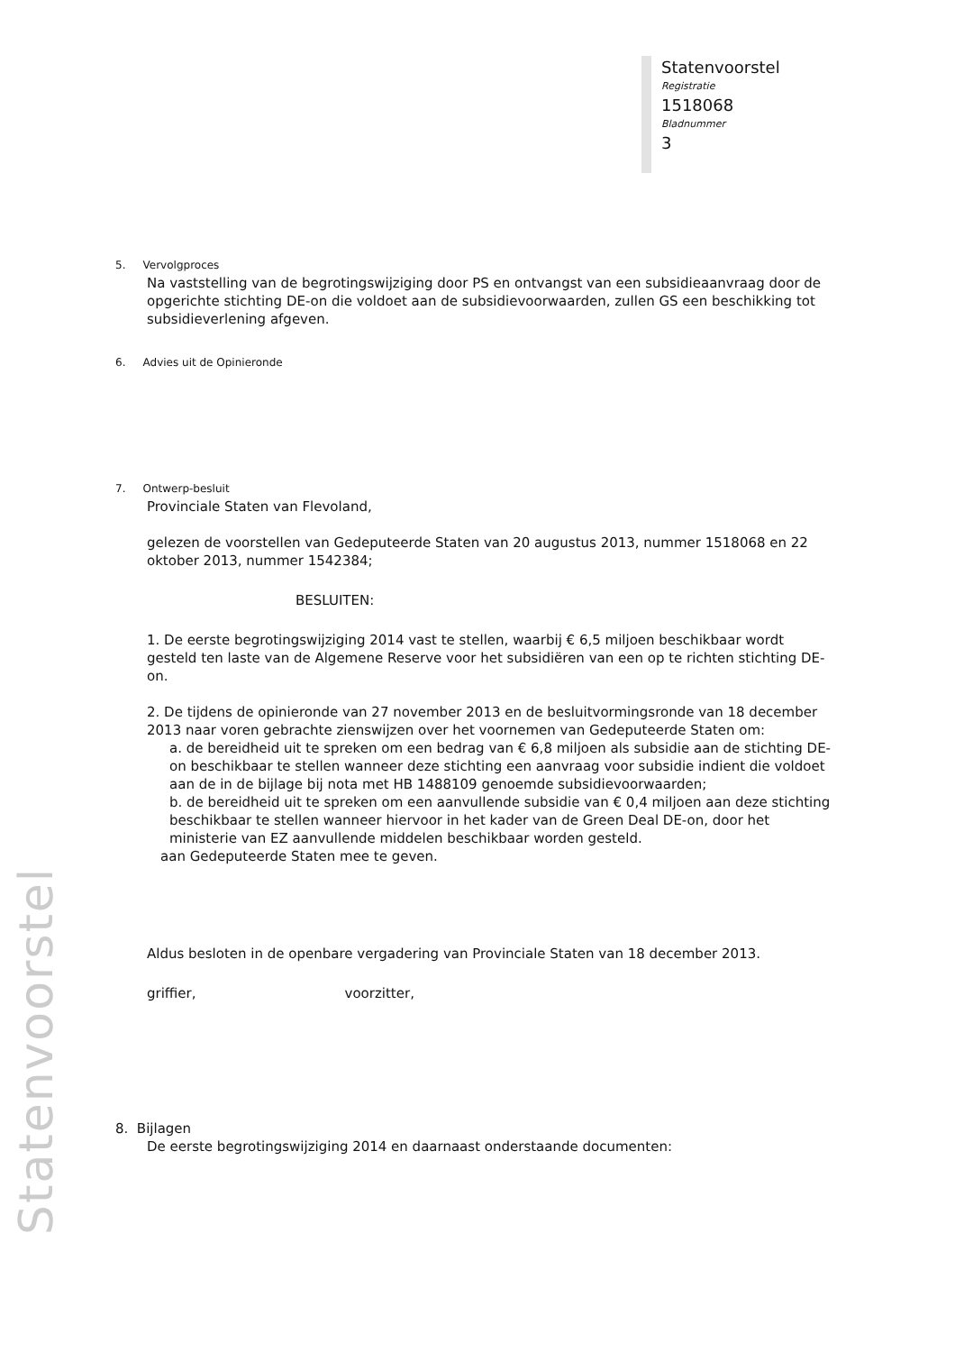Statenvoorstel
Registratie
1518068
Bladnummer
3
Statenvoorstel
5. Vervolgproces
Na vaststelling van de begrotingswijziging door PS en ontvangst van een subsidieaanvraag door de opgerichte stichting DE-on die voldoet aan de subsidievoorwaarden, zullen GS een beschikking tot subsidieverlening afgeven.
6. Advies uit de Opinieronde
7. Ontwerp-besluit
Provinciale Staten van Flevoland,
gelezen de voorstellen van Gedeputeerde Staten van 20 augustus 2013, nummer 1518068 en 22 oktober 2013, nummer 1542384;
BESLUITEN:
1. De eerste begrotingswijziging 2014 vast te stellen, waarbij € 6,5 miljoen beschikbaar wordt gesteld ten laste van de Algemene Reserve voor het subsidiëren van een op te richten stichting DE-on.
2. De tijdens de opinieronde van 27 november 2013 en de besluitvormingsronde van 18 december 2013 naar voren gebrachte zienswijzen over het voornemen van Gedeputeerde Staten om:
a. de bereidheid uit te spreken om een bedrag van € 6,8 miljoen als subsidie aan de stichting DE-on beschikbaar te stellen wanneer deze stichting een aanvraag voor subsidie indient die voldoet aan de in de bijlage bij nota met HB 1488109 genoemde subsidievoorwaarden;
b. de bereidheid uit te spreken om een aanvullende subsidie van € 0,4 miljoen aan deze stichting beschikbaar te stellen wanneer hiervoor in het kader van de Green Deal DE-on, door het ministerie van EZ aanvullende middelen beschikbaar worden gesteld.
aan Gedeputeerde Staten mee te geven.
Aldus besloten in de openbare vergadering van Provinciale Staten van 18 december 2013.
griffier, voorzitter,
8. Bijlagen
De eerste begrotingswijziging 2014 en daarnaast onderstaande documenten: